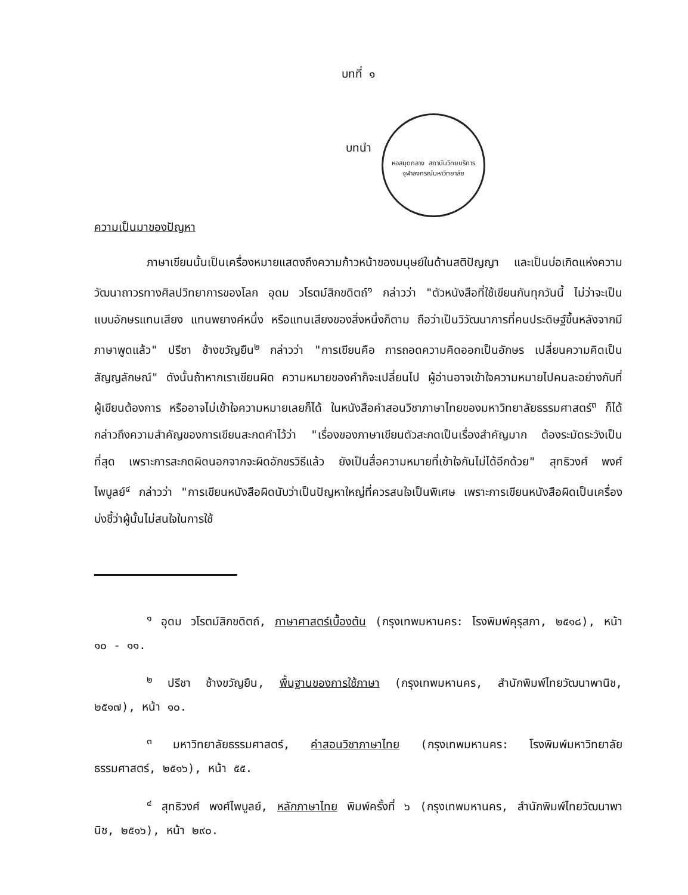บทที่ ๑
บทนำ
หอสมุดกลาง สถาบันวิทยบริการ
จุฬาลงกรณ์มหาวิทยาลัย
ความเป็นมาของปัญหา
ภาษาเขียนนั้นเป็นเครื่องหมายแสดงถึงความก้าวหน้าของมนุษย์ในด้านสติปัญญา และเป็นบ่อเกิดแห่งความวัฒนาถาวรทางศิลปวิทยาการของโลก อุดม วโรตม์สิกขดิตถ์<sup>๑</sup> กล่าวว่า "ตัวหนังสือที่ใช้เขียนกันทุกวันนี้ ไม่ว่าจะเป็นแบบอักษรแทนเสียง แทนพยางค์หนึ่ง หรือแทนเสียงของสิ่งหนึ่งก็ตาม ถือว่าเป็นวิวัฒนาการที่คนประดิษฐ์ขึ้นหลังจากมีภาษาพูดแล้ว" ปรีชา ช้างขวัญยืน<sup>๒</sup> กล่าวว่า "การเขียนคือ การถอดความคิดออกเป็นอักษร เปลี่ยนความคิดเป็นสัญญลักษณ์" ดังนั้นถ้าหากเราเขียนผิด ความหมายของคำก็จะเปลี่ยนไป ผู้อ่านอาจเข้าใจความหมายไปคนละอย่างกับที่ผู้เขียนต้องการ หรืออาจไม่เข้าใจความหมายเลยก็ได้ ในหนังสือคำสอนวิชาภาษาไทยของมหาวิทยาลัยธรรมศาสตร์<sup>๓</sup> ก็ได้ กล่าวถึงความสำคัญของการเขียนสะกดคำไว้ว่า "เรื่องของภาษาเขียนตัวสะกดเป็นเรื่องสำคัญมาก ต้องระมัดระวังเป็นที่สุด เพราะการสะกดผิดนอกจากจะผิดอักขรวิธีแล้ว ยังเป็นสื่อความหมายที่เข้าใจกันไม่ได้อีกด้วย" สุทธิวงศ์ พงศ์ไพบูลย์<sup>๔</sup> กล่าวว่า "การเขียนหนังสือผิดนับว่าเป็นปัญหาใหญ่ที่ควรสนใจเป็นพิเศษ เพราะการเขียนหนังสือผิดเป็นเครื่องบ่งชี้ว่าผู้นั้นไม่สนใจในการใช้
<sup>๑</sup> อุดม วโรตม์สิกขดิตถ์, ภาษาศาสตร์เบื้องต้น (กรุงเทพมหานคร: โรงพิมพ์คุรุสภา, ๒๕๑๘), หน้า ๑๐ - ๑๑.
<sup>๒</sup> ปรีชา ช้างขวัญยืน, พื้นฐานของการใช้ภาษา (กรุงเทพมหานคร, สำนักพิมพ์ไทยวัฒนาพานิช, ๒๕๑๗), หน้า ๑๐.
<sup>๓</sup> มหาวิทยาลัยธรรมศาสตร์, คำสอนวิชาภาษาไทย (กรุงเทพมหานคร: โรงพิมพ์มหาวิทยาลัยธรรมศาสตร์, ๒๕๑๖), หน้า ๕๕.
<sup>๔</sup> สุทธิวงศ์ พงศ์ไพบูลย์, หลักภาษาไทย พิมพ์ครั้งที่ ๖ (กรุงเทพมหานคร, สำนักพิมพ์ไทยวัฒนาพานิช, ๒๕๑๖), หน้า ๒๙๐.